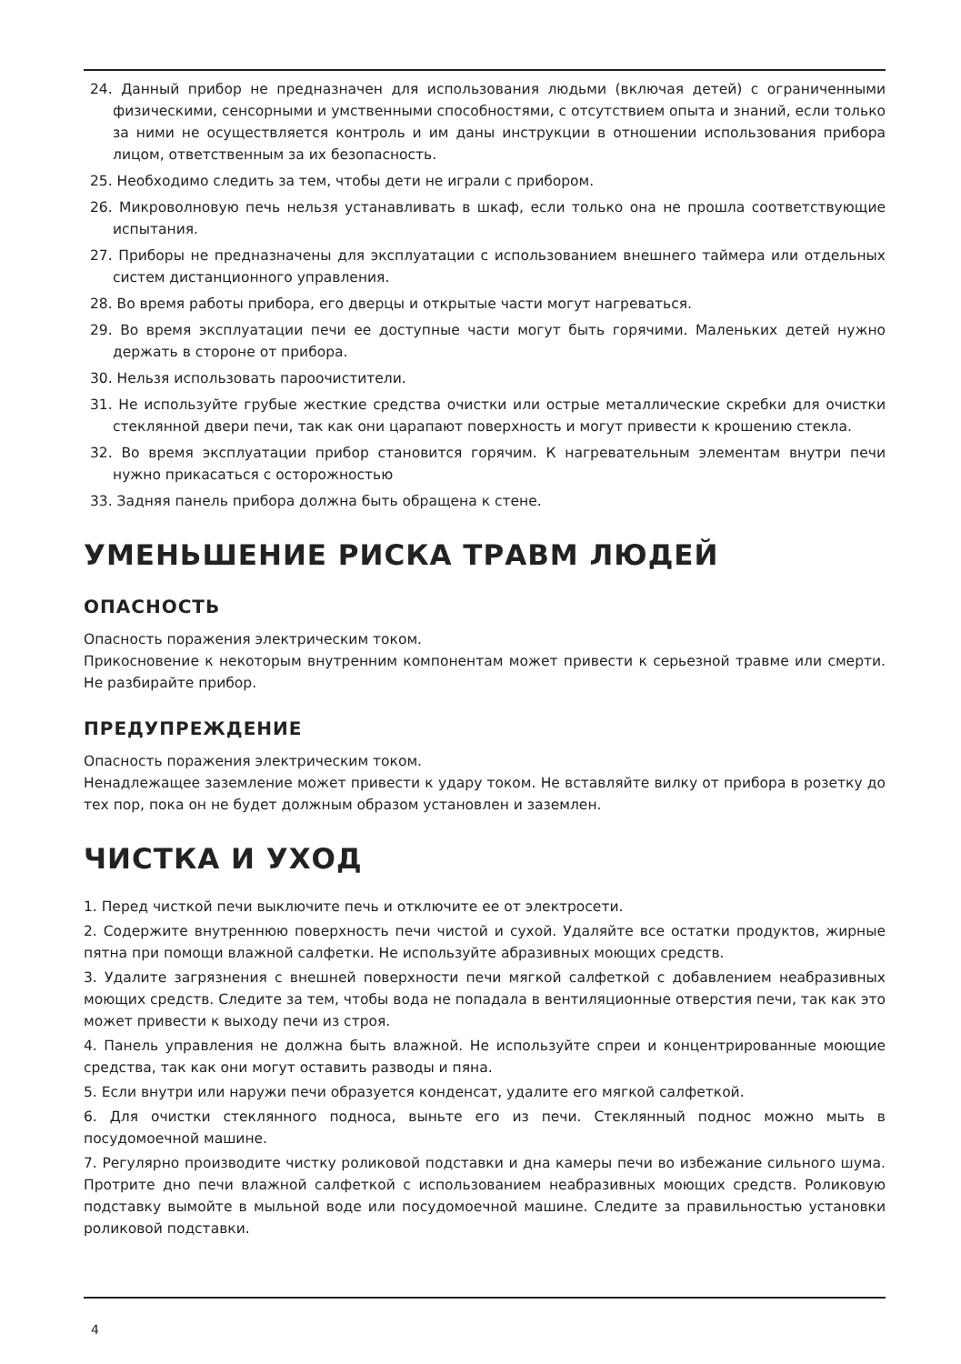24. Данный прибор не предназначен для использования людьми (включая детей) с ограниченными физическими, сенсорными и умственными способностями, с отсутствием опыта и знаний, если только за ними не осуществляется контроль и им даны инструкции в отношении использования прибора лицом, ответственным за их безопасность.
25. Необходимо следить за тем, чтобы дети не играли с прибором.
26. Микроволновую печь нельзя устанавливать в шкаф, если только она не прошла соответствующие испытания.
27. Приборы не предназначены для эксплуатации с использованием внешнего таймера или отдельных систем дистанционного управления.
28. Во время работы прибора, его дверцы и открытые части могут нагреваться.
29. Во время эксплуатации печи ее доступные части могут быть горячими. Маленьких детей нужно держать в стороне от прибора.
30. Нельзя использовать пароочистители.
31. Не используйте грубые жесткие средства очистки или острые металлические скребки для очистки стеклянной двери печи, так как они царапают поверхность и могут привести к крошению стекла.
32. Во время эксплуатации прибор становится горячим. К нагревательным элементам внутри печи нужно прикасаться с осторожностью
33. Задняя панель прибора должна быть обращена к стене.
УМЕНЬШЕНИЕ РИСКА ТРАВМ ЛЮДЕЙ
ОПАСНОСТЬ
Опасность поражения электрическим током.
Прикосновение к некоторым внутренним компонентам может привести к серьезной травме или смерти. Не разбирайте прибор.
ПРЕДУПРЕЖДЕНИЕ
Опасность поражения электрическим током.
Ненадлежащее заземление может привести к удару током. Не вставляйте вилку от прибора в розетку до тех пор, пока он не будет должным образом установлен и заземлен.
ЧИСТКА И УХОД
1. Перед чисткой печи выключите печь и отключите ее от электросети.
2. Содержите внутреннюю поверхность печи чистой и сухой. Удаляйте все остатки продуктов, жирные пятна при помощи влажной салфетки. Не используйте абразивных моющих средств.
3. Удалите загрязнения с внешней поверхности печи мягкой салфеткой с добавлением неабразивных моющих средств. Следите за тем, чтобы вода не попадала в вентиляционные отверстия печи, так как это может привести к выходу печи из строя.
4. Панель управления не должна быть влажной. Не используйте спреи и концентрированные моющие средства, так как они могут оставить разводы и пяна.
5. Если внутри или наружи печи образуется конденсат, удалите его мягкой салфеткой.
6. Для очистки стеклянного подноса, выньте его из печи. Стеклянный поднос можно мыть в посудомоечной машине.
7. Регулярно производите чистку роликовой подставки и дна камеры печи во избежание сильного шума. Протрите дно печи влажной салфеткой с использованием неабразивных моющих средств. Роликовую подставку вымойте в мыльной воде или посудомоечной машине. Следите за правильностью установки роликовой подставки.
4